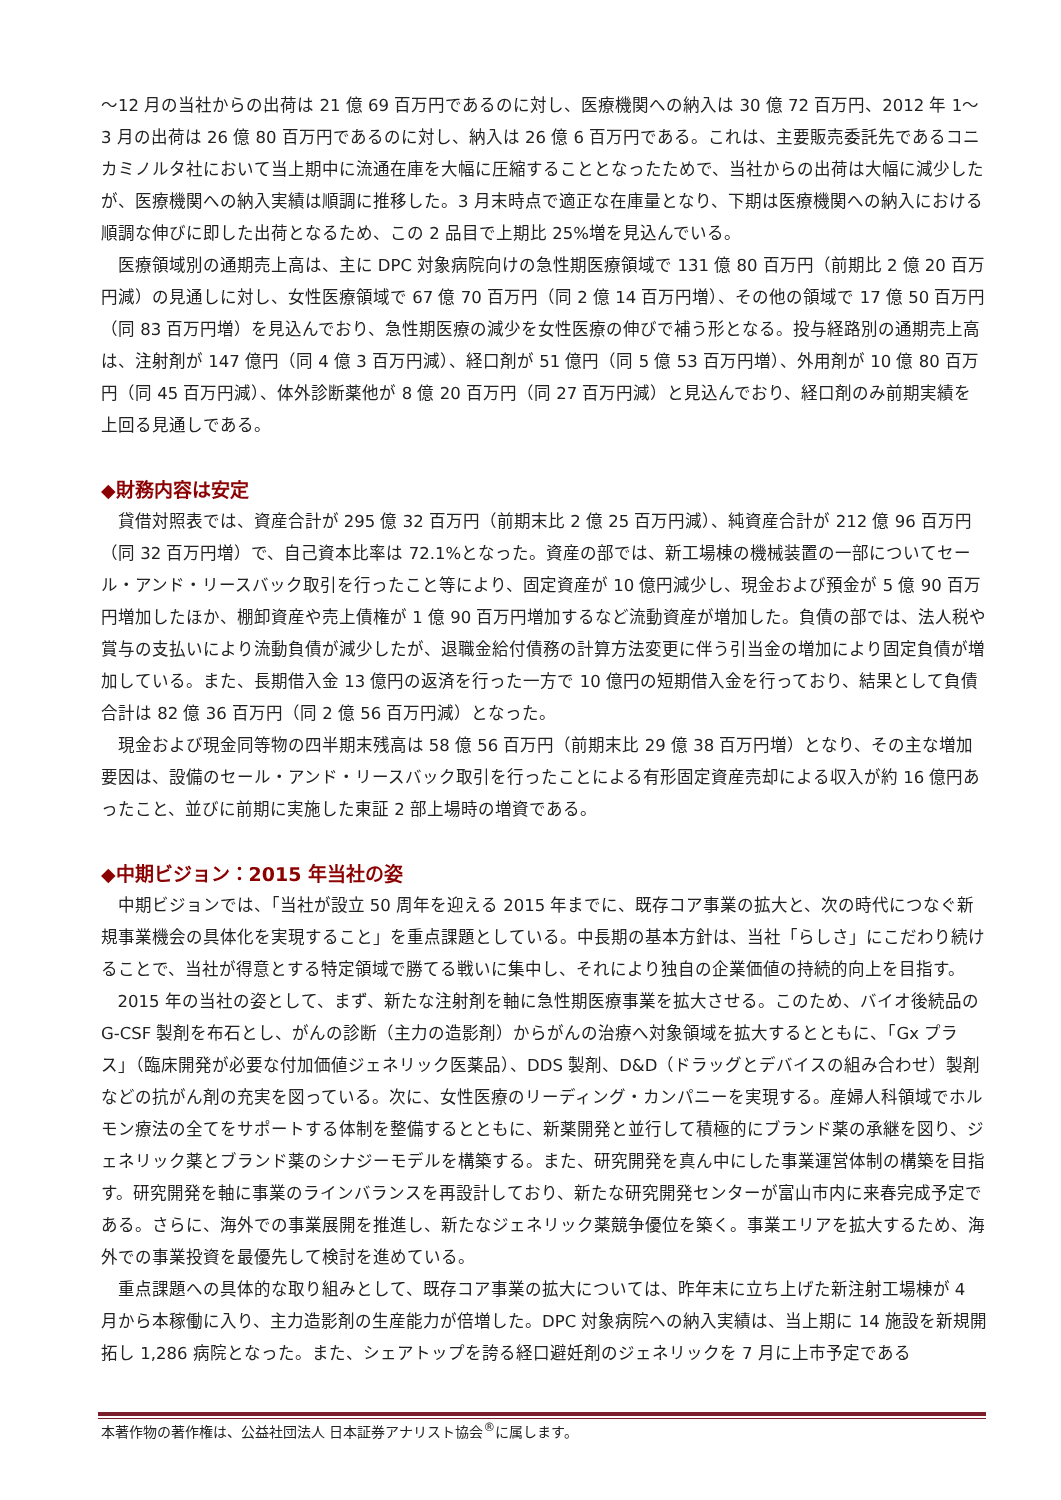～12 月の当社からの出荷は 21 億 69 百万円であるのに対し、医療機関への納入は 30 億 72 百万円、2012 年 1～3 月の出荷は 26 億 80 百万円であるのに対し、納入は 26 億 6 百万円である。これは、主要販売委託先であるコニカミノルタ社において当上期中に流通在庫を大幅に圧縮することとなったためで、当社からの出荷は大幅に減少したが、医療機関への納入実績は順調に推移した。3 月末時点で適正な在庫量となり、下期は医療機関への納入における順調な伸びに即した出荷となるため、この 2 品目で上期比 25%増を見込んでいる。
医療領域別の通期売上高は、主に DPC 対象病院向けの急性期医療領域で 131 億 80 百万円（前期比 2 億 20 百万円減）の見通しに対し、女性医療領域で 67 億 70 百万円（同 2 億 14 百万円増）、その他の領域で 17 億 50 百万円（同 83 百万円増）を見込んでおり、急性期医療の減少を女性医療の伸びで補う形となる。投与経路別の通期売上高は、注射剤が 147 億円（同 4 億 3 百万円減）、経口剤が 51 億円（同 5 億 53 百万円増）、外用剤が 10 億 80 百万円（同 45 百万円減）、体外診断薬他が 8 億 20 百万円（同 27 百万円減）と見込んでおり、経口剤のみ前期実績を上回る見通しである。
◆財務内容は安定
貸借対照表では、資産合計が 295 億 32 百万円（前期末比 2 億 25 百万円減）、純資産合計が 212 億 96 百万円（同 32 百万円増）で、自己資本比率は 72.1%となった。資産の部では、新工場棟の機械装置の一部についてセール・アンド・リースバック取引を行ったこと等により、固定資産が 10 億円減少し、現金および預金が 5 億 90 百万円増加したほか、棚卸資産や売上債権が 1 億 90 百万円増加するなど流動資産が増加した。負債の部では、法人税や賞与の支払いにより流動負債が減少したが、退職金給付債務の計算方法変更に伴う引当金の増加により固定負債が増加している。また、長期借入金 13 億円の返済を行った一方で 10 億円の短期借入金を行っており、結果として負債合計は 82 億 36 百万円（同 2 億 56 百万円減）となった。
現金および現金同等物の四半期末残高は 58 億 56 百万円（前期末比 29 億 38 百万円増）となり、その主な増加要因は、設備のセール・アンド・リースバック取引を行ったことによる有形固定資産売却による収入が約 16 億円あったこと、並びに前期に実施した東証 2 部上場時の増資である。
◆中期ビジョン：2015 年当社の姿
中期ビジョンでは、「当社が設立 50 周年を迎える 2015 年までに、既存コア事業の拡大と、次の時代につなぐ新規事業機会の具体化を実現すること」を重点課題としている。中長期の基本方針は、当社「らしさ」にこだわり続けることで、当社が得意とする特定領域で勝てる戦いに集中し、それにより独自の企業価値の持続的向上を目指す。
2015 年の当社の姿として、まず、新たな注射剤を軸に急性期医療事業を拡大させる。このため、バイオ後続品の G-CSF 製剤を布石とし、がんの診断（主力の造影剤）からがんの治療へ対象領域を拡大するとともに、「Gx プラス」（臨床開発が必要な付加価値ジェネリック医薬品）、DDS 製剤、D&D（ドラッグとデバイスの組み合わせ）製剤などの抗がん剤の充実を図っている。次に、女性医療のリーディング・カンパニーを実現する。産婦人科領域でホルモン療法の全てをサポートする体制を整備するとともに、新薬開発と並行して積極的にブランド薬の承継を図り、ジェネリック薬とブランド薬のシナジーモデルを構築する。また、研究開発を真ん中にした事業運営体制の構築を目指す。研究開発を軸に事業のラインバランスを再設計しており、新たな研究開発センターが富山市内に来春完成予定である。さらに、海外での事業展開を推進し、新たなジェネリック薬競争優位を築く。事業エリアを拡大するため、海外での事業投資を最優先して検討を進めている。
重点課題への具体的な取り組みとして、既存コア事業の拡大については、昨年末に立ち上げた新注射工場棟が 4 月から本稼働に入り、主力造影剤の生産能力が倍増した。DPC 対象病院への納入実績は、当上期に 14 施設を新規開拓し 1,286 病院となった。また、シェアトップを誇る経口避妊剤のジェネリックを 7 月に上市予定である
本著作物の著作権は、公益社団法人 日本証券アナリスト協会<sup>®</sup>に属します。